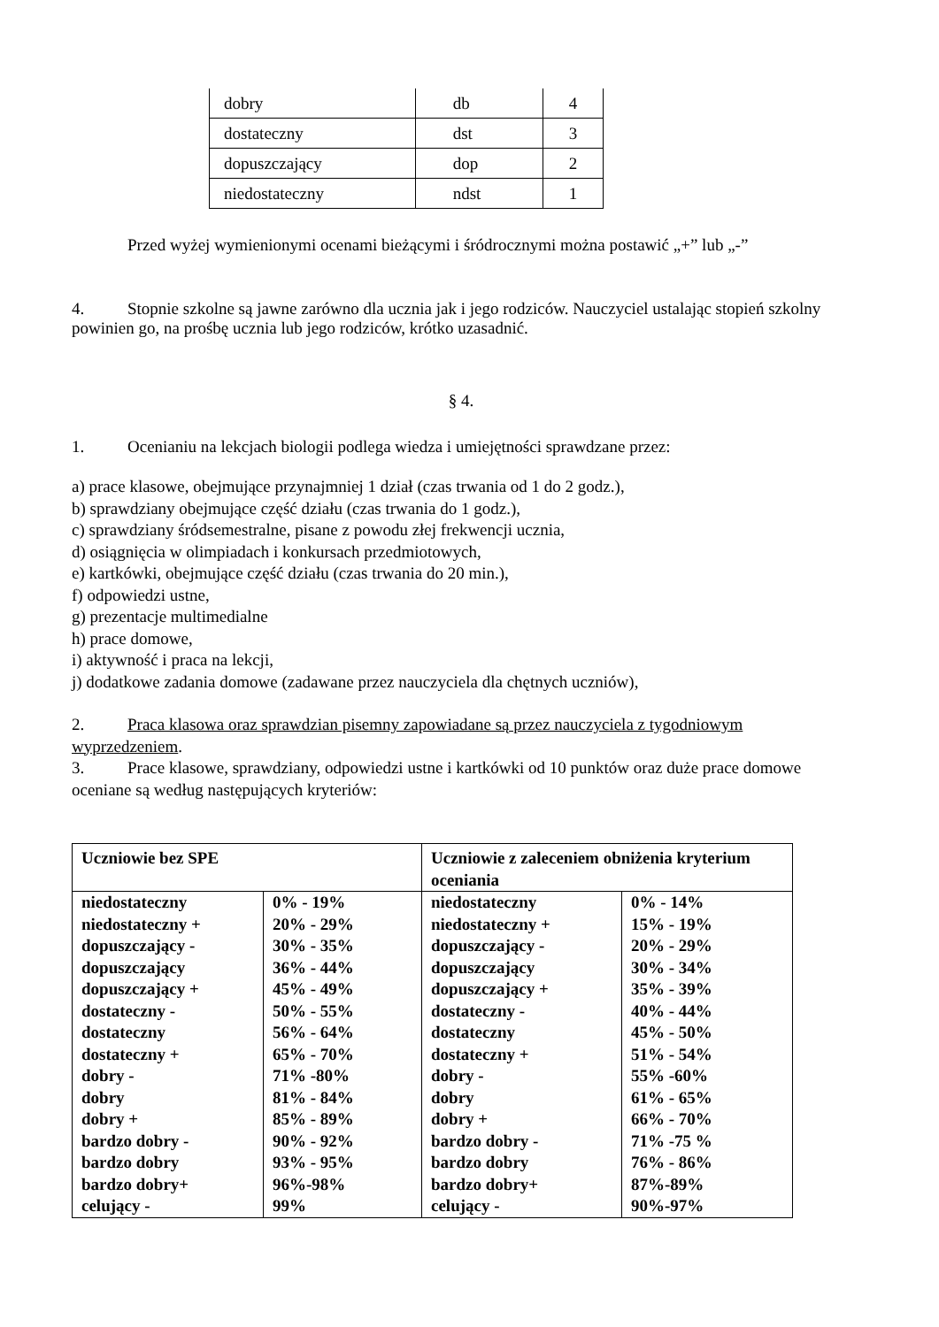| dobry | db | 4 |
| dostateczny | dst | 3 |
| dopuszczający | dop | 2 |
| niedostateczny | ndst | 1 |
Przed wyżej wymienionymi ocenami bieżącymi i śródrocznymi można postawić „+” lub „-”
4. Stopnie szkolne są jawne zarówno dla ucznia jak i jego rodziców. Nauczyciel ustalając stopień szkolny powinien go, na prośbę ucznia lub jego rodziców, krótko uzasadnić.
§ 4.
1. Ocenianiu na lekcjach biologii podlega wiedza i umiejętności sprawdzane przez:
a) prace klasowe, obejmujące przynajmniej 1 dział (czas trwania od 1 do 2 godz.),
b) sprawdziany obejmujące część działu (czas trwania do 1 godz.),
c) sprawdziany śródsemestralne, pisane z powodu złej frekwencji ucznia,
d) osiągnięcia w olimpiadach i konkursach przedmiotowych,
e) kartkówki, obejmujące część działu (czas trwania do 20 min.),
f) odpowiedzi ustne,
g) prezentacje multimedialne
h) prace domowe,
i) aktywność i praca na lekcji,
j) dodatkowe zadania domowe (zadawane przez nauczyciela dla chętnych uczniów),
2. Praca klasowa oraz sprawdzian pisemny zapowiadane są przez nauczyciela z tygodniowym wyprzedzeniem.
3. Prace klasowe, sprawdziany, odpowiedzi ustne i kartkówki od 10 punktów oraz duże prace domowe oceniane są według następujących kryteriów:
| Uczniowie bez SPE | | Uczniowie z zaleceniem obniżenia kryterium oceniania | |
| niedostateczny niedostateczny + dopuszczający - dopuszczający dopuszczający + dostateczny - dostateczny dostateczny + dobry - dobry dobry + bardzo dobry - bardzo dobry bardzo dobry+ celujący - | 0% - 19% 20% - 29% 30% - 35% 36% - 44% 45% - 49% 50% - 55% 56% - 64% 65% - 70% 71% -80% 81% - 84% 85% - 89% 90% - 92% 93% - 95% 96%-98% 99% | niedostateczny niedostateczny + dopuszczający - dopuszczający dopuszczający + dostateczny - dostateczny dostateczny + dobry - dobry dobry + bardzo dobry - bardzo dobry bardzo dobry+ celujący - | 0% - 14% 15% - 19% 20% - 29% 30% - 34% 35% - 39% 40% - 44% 45% - 50% 51% - 54% 55% -60% 61% - 65% 66% - 70% 71% -75 % 76% - 86% 87%-89% 90%-97% |